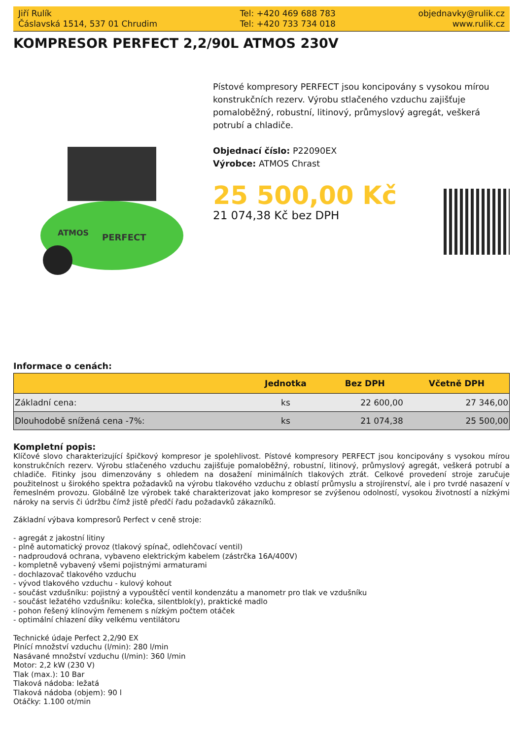Jiří Rulík
Čáslavská 1514, 537 01 Chrudim
Tel: +420 469 688 783
Tel: +420 733 734 018
objednavky@rulik.cz
www.rulik.cz
KOMPRESOR PERFECT 2,2/90L ATMOS 230V
ATMOS
PERFECT
Pístové kompresory PERFECT jsou koncipovány s vysokou mírou konstrukčních rezerv. Výrobu stlačeného vzduchu zajišťuje pomaloběžný, robustní, litinový, průmyslový agregát, veškerá potrubí a chladiče.
Objednací číslo: P22090EX
Výrobce: ATMOS Chrast
25 500,00 Kč
21 074,38 Kč bez DPH
Informace o cenách:
| | Jednotka | Bez DPH | Včetně DPH |
| --- | --- | --- | --- |
| Základní cena: | ks | 22 600,00 | 27 346,00 |
| Dlouhodobě snížená cena -7%: | ks | 21 074,38 | 25 500,00 |
Kompletní popis:
Klíčové slovo charakterizující špičkový kompresor je spolehlivost. Pístové kompresory PERFECT jsou koncipovány s vysokou mírou konstrukčních rezerv. Výrobu stlačeného vzduchu zajišťuje pomaloběžný, robustní, litinový, průmyslový agregát, veškerá potrubí a chladiče. Fitinky jsou dimenzovány s ohledem na dosažení minimálních tlakových ztrát. Celkové provedení stroje zaručuje použitelnost u širokého spektra požadavků na výrobu tlakového vzduchu z oblastí průmyslu a strojírenství, ale i pro tvrdé nasazení v řemeslném provozu. Globálně lze výrobek také charakterizovat jako kompresor se zvýšenou odolností, vysokou životností a nízkými nároky na servis či údržbu čímž jistě předčí řadu požadavků zákazníků.
Základní výbava kompresorů Perfect v ceně stroje:
- agregát z jakostní litiny
- plně automatický provoz (tlakový spínač, odlehčovací ventil)
- nadproudová ochrana, vybaveno elektrickým kabelem (zástrčka 16A/400V)
- kompletně vybavený všemi pojistnými armaturami
- dochlazovač tlakového vzduchu
- vývod tlakového vzduchu - kulový kohout
- součást vzdušníku: pojistný a vypouštěcí ventil kondenzátu a manometr pro tlak ve vzdušníku
- součást ležatého vzdušníku: kolečka, silentblok(y), praktické madlo
- pohon řešený klínovým řemenem s nízkým počtem otáček
- optimální chlazení díky velkému ventilátoru
Technické údaje Perfect 2,2/90 EX
Plnící množství vzduchu (l/min): 280 l/min
Nasávané množství vzduchu (l/min): 360 l/min
Motor: 2,2 kW (230 V)
Tlak (max.): 10 Bar
Tlaková nádoba: ležatá
Tlaková nádoba (objem): 90 l
Otáčky: 1.100 ot/min